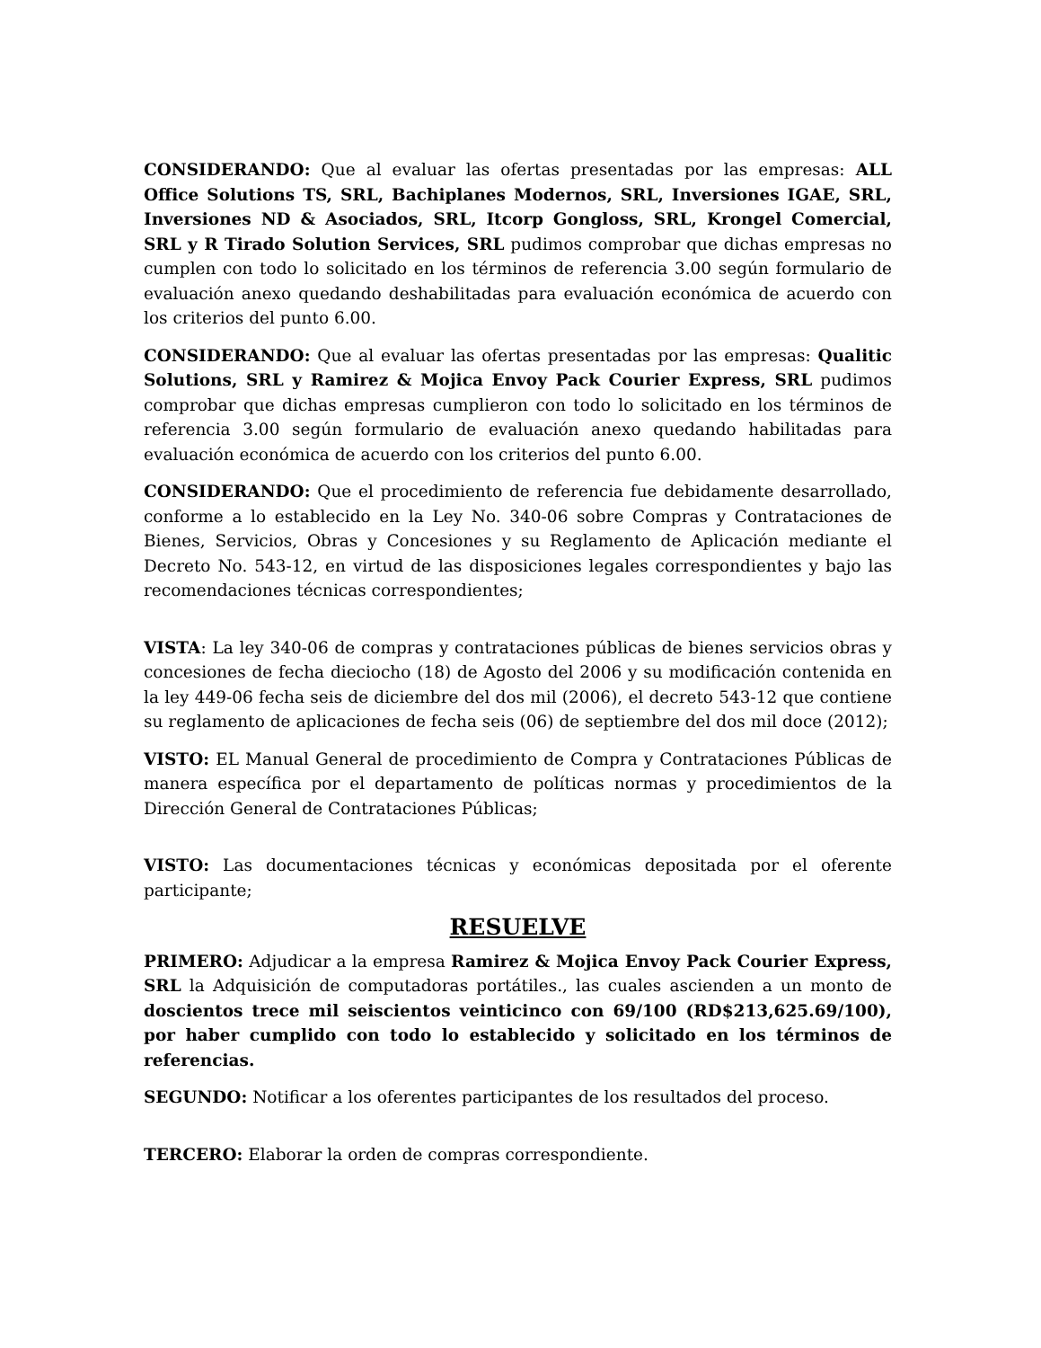CONSIDERANDO: Que al evaluar las ofertas presentadas por las empresas: ALL Office Solutions TS, SRL, Bachiplanes Modernos, SRL, Inversiones IGAE, SRL, Inversiones ND & Asociados, SRL, Itcorp Gongloss, SRL, Krongel Comercial, SRL y R Tirado Solution Services, SRL pudimos comprobar que dichas empresas no cumplen con todo lo solicitado en los términos de referencia 3.00 según formulario de evaluación anexo quedando deshabilitadas para evaluación económica de acuerdo con los criterios del punto 6.00.
CONSIDERANDO: Que al evaluar las ofertas presentadas por las empresas: Qualitic Solutions, SRL y Ramirez & Mojica Envoy Pack Courier Express, SRL pudimos comprobar que dichas empresas cumplieron con todo lo solicitado en los términos de referencia 3.00 según formulario de evaluación anexo quedando habilitadas para evaluación económica de acuerdo con los criterios del punto 6.00.
CONSIDERANDO: Que el procedimiento de referencia fue debidamente desarrollado, conforme a lo establecido en la Ley No. 340-06 sobre Compras y Contrataciones de Bienes, Servicios, Obras y Concesiones y su Reglamento de Aplicación mediante el Decreto No. 543-12, en virtud de las disposiciones legales correspondientes y bajo las recomendaciones técnicas correspondientes;
VISTA: La ley 340-06 de compras y contrataciones públicas de bienes servicios obras y concesiones de fecha dieciocho (18) de Agosto del 2006 y su modificación contenida en la ley 449-06 fecha seis de diciembre del dos mil (2006), el decreto 543-12 que contiene su reglamento de aplicaciones de fecha seis (06) de septiembre del dos mil doce (2012);
VISTO: EL Manual General de procedimiento de Compra y Contrataciones Públicas de manera específica por el departamento de políticas normas y procedimientos de la Dirección General de Contrataciones Públicas;
VISTO: Las documentaciones técnicas y económicas depositada por el oferente participante;
RESUELVE
PRIMERO: Adjudicar a la empresa Ramirez & Mojica Envoy Pack Courier Express, SRL la Adquisición de computadoras portátiles., las cuales ascienden a un monto de doscientos trece mil seiscientos veinticinco con 69/100 (RD$213,625.69/100), por haber cumplido con todo lo establecido y solicitado en los términos de referencias.
SEGUNDO: Notificar a los oferentes participantes de los resultados del proceso.
TERCERO: Elaborar la orden de compras correspondiente.